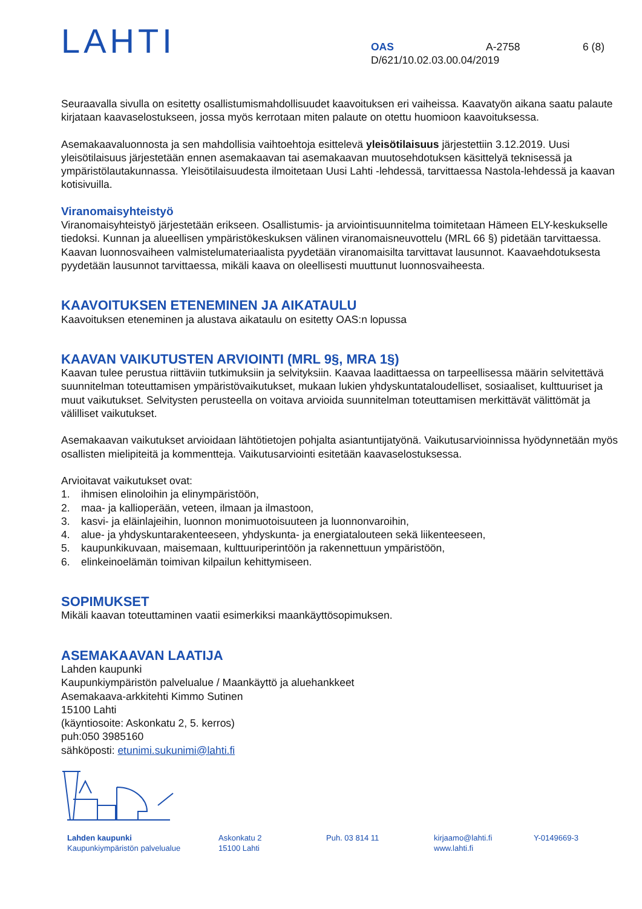LAHTI
OAS A-2758 6 (8)
D/621/10.02.03.00.04/2019
Seuraavalla sivulla on esitetty osallistumismahdollisuudet kaavoituksen eri vaiheissa. Kaavatyön aikana saatu palaute kirjataan kaavaselostukseen, jossa myös kerrotaan miten palaute on otettu huomioon kaavoituksessa.
Asemakaavaluonnosta ja sen mahdollisia vaihtoehtoja esittelevä yleisötilaisuus järjestettiin 3.12.2019. Uusi yleisötilaisuus järjestetään ennen asemakaavan tai asemakaavan muutosehdotuksen käsittelyä teknisessä ja ympäristölautakunnassa. Yleisötilaisuudesta ilmoitetaan Uusi Lahti -lehdessä, tarvittaessa Nastola-lehdessä ja kaavan kotisivuilla.
Viranomaisyhteistyö
Viranomaisyhteistyö järjestetään erikseen. Osallistumis- ja arviointisuunnitelma toimitetaan Hämeen ELY-keskukselle tiedoksi. Kunnan ja alueellisen ympäristökeskuksen välinen viranomaisneuvottelu (MRL 66 §) pidetään tarvittaessa. Kaavan luonnosvaiheen valmistelumateriaalista pyydetään viranomaisilta tarvittavat lausunnot. Kaavaehdotuksesta pyydetään lausunnot tarvittaessa, mikäli kaava on oleellisesti muuttunut luonnosvaiheesta.
KAAVOITUKSEN ETENEMINEN JA AIKATAULU
Kaavoituksen eteneminen ja alustava aikataulu on esitetty OAS:n lopussa
KAAVAN VAIKUTUSTEN ARVIOINTI (MRL 9§, MRA 1§)
Kaavan tulee perustua riittäviin tutkimuksiin ja selvityksiin. Kaavaa laadittaessa on tarpeellisessa määrin selvitettävä suunnitelman toteuttamisen ympäristövaikutukset, mukaan lukien yhdyskuntataloudelliset, sosiaaliset, kulttuuriset ja muut vaikutukset. Selvitysten perusteella on voitava arvioida suunnitelman toteuttamisen merkittävät välittömät ja välilliset vaikutukset.
Asemakaavan vaikutukset arvioidaan lähtötietojen pohjalta asiantuntijatyönä. Vaikutusarvioinnissa hyödynnetään myös osallisten mielipiteitä ja kommentteja. Vaikutusarviointi esitetään kaavaselostuksessa.
Arvioitavat vaikutukset ovat:
1. ihmisen elinoloihin ja elinympäristöön,
2. maa- ja kallioperään, veteen, ilmaan ja ilmastoon,
3. kasvi- ja eläinlajeihin, luonnon monimuotoisuuteen ja luonnonvaroihin,
4. alue- ja yhdyskuntarakenteeseen, yhdyskunta- ja energiatalouteen sekä liikenteeseen,
5. kaupunkikuvaan, maisemaan, kulttuuriperintöön ja rakennettuun ympäristöön,
6. elinkeinoelämän toimivan kilpailun kehittymiseen.
SOPIMUKSET
Mikäli kaavan toteuttaminen vaatii esimerkiksi maankäyttösopimuksen.
ASEMAKAAVAN LAATIJA
Lahden kaupunki
Kaupunkiympäristön palvelualue / Maankäyttö ja aluehankkeet
Asemakaava-arkkitehti Kimmo Sutinen
15100 Lahti
(käyntiosoite: Askonkatu 2, 5. kerros)
puh:050 3985160
sähköposti: etunimi.sukunimi@lahti.fi
Lahden kaupunki
Kaupunkiympäristön palvelualue
Askonkatu 2
15100 Lahti
Puh. 03 814 11 kirjaamo@lahti.fi
www.lahti.fi
Y-0149669-3